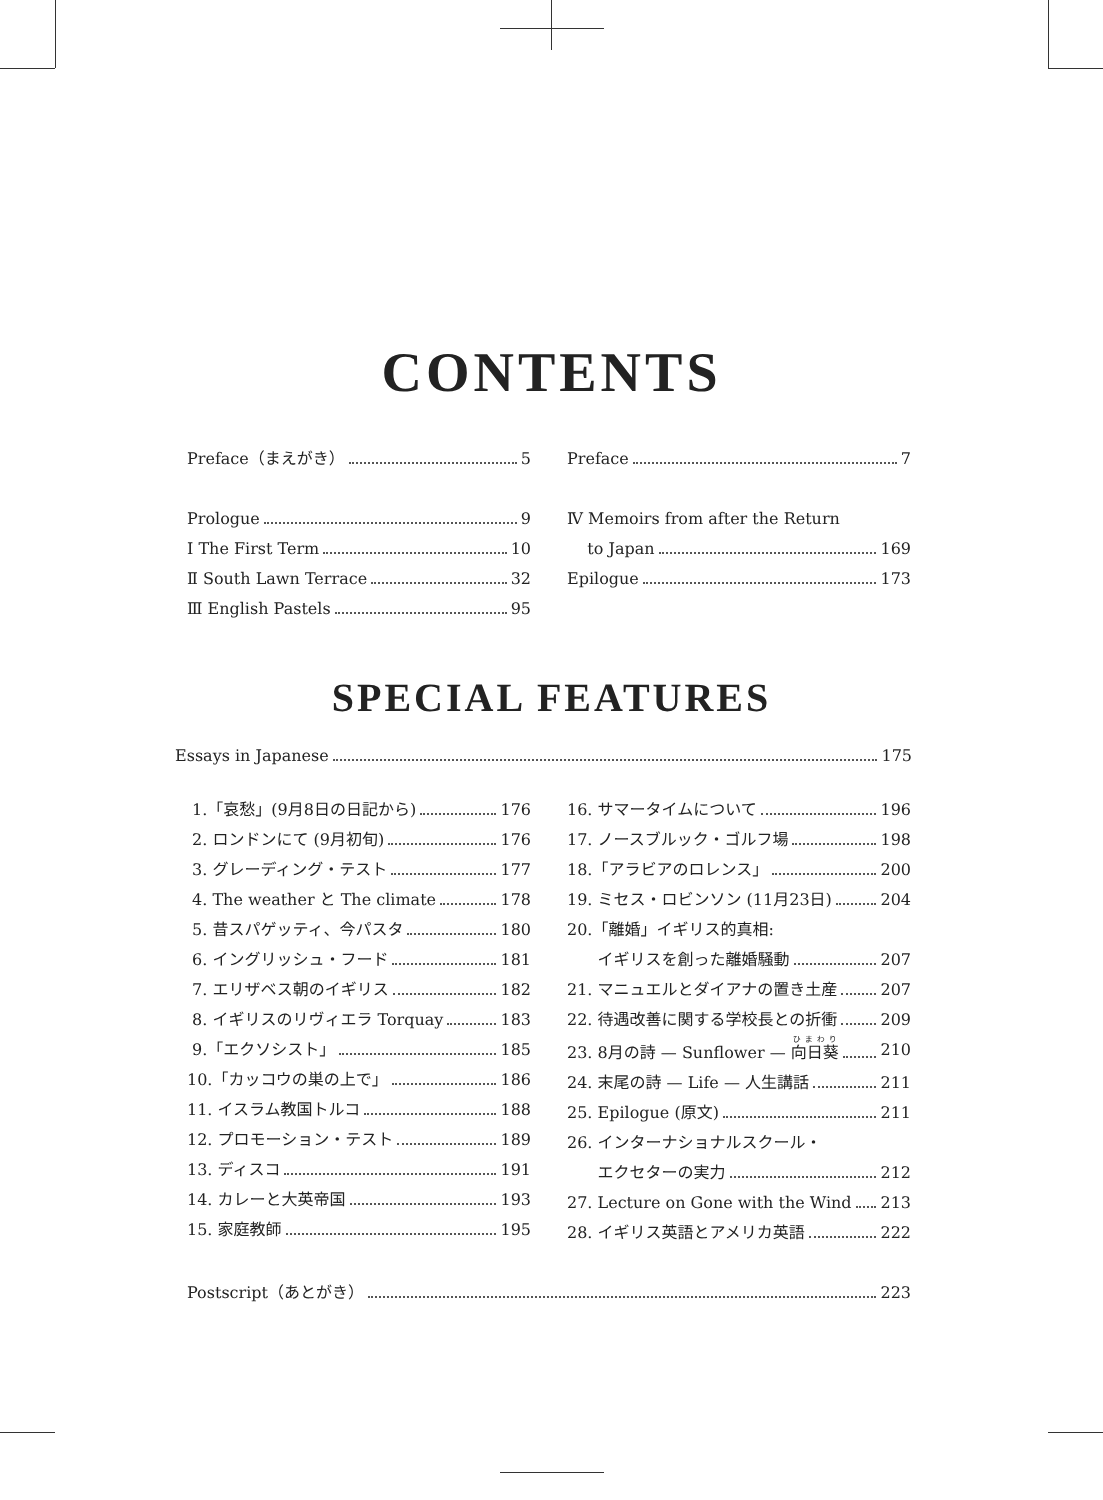CONTENTS
Preface（まえがき） 5
Prologue 9
Ⅰ The First Term 10
Ⅱ South Lawn Terrace 32
Ⅲ English Pastels 95
Preface 7
Ⅳ Memoirs from after the Return
to Japan 169
Epilogue 173
SPECIAL FEATURES
Essays in Japanese 175
1.「哀愁」(9月8日の日記から) 176
2. ロンドンにて (9月初旬) 176
3. グレーディング・テスト 177
4. The weather と The climate 178
5. 昔スパゲッティ、今パスタ 180
6. イングリッシュ・フード 181
7. エリザベス朝のイギリス 182
8. イギリスのリヴィエラ Torquay 183
9.「エクソシスト」 185
10.「カッコウの巣の上で」 186
11. イスラム教国トルコ 188
12. プロモーション・テスト 189
13. ディスコ 191
14. カレーと大英帝国 193
15. 家庭教師 195
16. サマータイムについて 196
17. ノースブルック・ゴルフ場 198
18.「アラビアのロレンス」 200
19. ミセス・ロビンソン (11月23日) 204
20.「離婚」イギリス的真相:
イギリスを創った離婚騒動 207
21. マニュエルとダイアナの置き土産 207
22. 待遇改善に関する学校長との折衝 209
23. 8月の詩 — Sunflower — 向日葵 210
24. 末尾の詩 — Life — 人生講話 211
25. Epilogue (原文) 211
26. インターナショナルスクール・
エクセターの実力 212
27. Lecture on Gone with the Wind 213
28. イギリス英語とアメリカ英語 222
Postscript（あとがき） 223